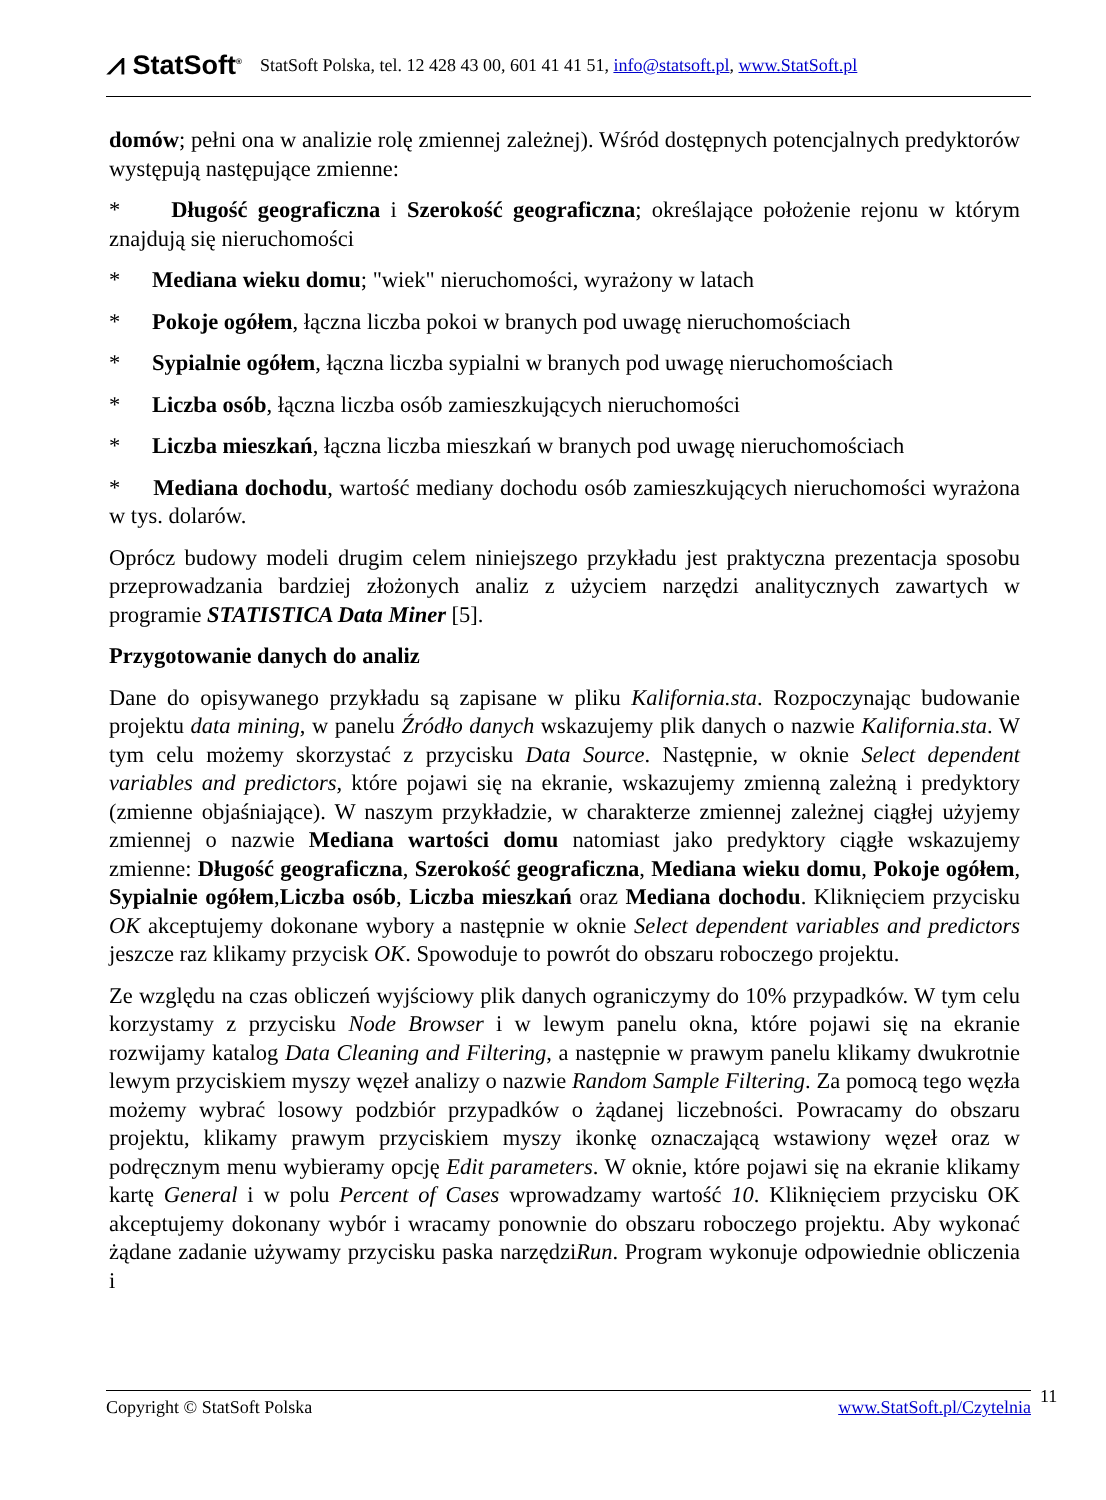⩘ StatSoft<sup>®</sup> StatSoft Polska, tel. 12 428 43 00, 601 41 41 51, info@statsoft.pl, www.StatSoft.pl
domów; pełni ona w analizie rolę zmiennej zależnej). Wśród dostępnych potencjalnych predyktorów występują następujące zmienne:
* Długość geograficzna i Szerokość geograficzna; określające położenie rejonu w którym znajdują się nieruchomości
* Mediana wieku domu; "wiek" nieruchomości, wyrażony w latach
* Pokoje ogółem, łączna liczba pokoi w branych pod uwagę nieruchomościach
* Sypialnie ogółem, łączna liczba sypialni w branych pod uwagę nieruchomościach
* Liczba osób, łączna liczba osób zamieszkujących nieruchomości
* Liczba mieszkań, łączna liczba mieszkań w branych pod uwagę nieruchomościach
* Mediana dochodu, wartość mediany dochodu osób zamieszkujących nieruchomości wyrażona w tys. dolarów.
Oprócz budowy modeli drugim celem niniejszego przykładu jest praktyczna prezentacja sposobu przeprowadzania bardziej złożonych analiz z użyciem narzędzi analitycznych zawartych w programie STATISTICA Data Miner [5].
Przygotowanie danych do analiz
Dane do opisywanego przykładu są zapisane w pliku Kalifornia.sta. Rozpoczynając budowanie projektu data mining, w panelu Źródło danych wskazujemy plik danych o nazwie Kalifornia.sta. W tym celu możemy skorzystać z przycisku Data Source. Następnie, w oknie Select dependent variables and predictors, które pojawi się na ekranie, wskazujemy zmienną zależną i predyktory (zmienne objaśniające). W naszym przykładzie, w charakterze zmiennej zależnej ciągłej użyjemy zmiennej o nazwie Mediana wartości domu natomiast jako predyktory ciągłe wskazujemy zmienne: Długość geograficzna, Szerokość geograficzna, Mediana wieku domu, Pokoje ogółem, Sypialnie ogółem,Liczba osób, Liczba mieszkań oraz Mediana dochodu. Kliknięciem przycisku OK akceptujemy dokonane wybory a następnie w oknie Select dependent variables and predictors jeszcze raz klikamy przycisk OK. Spowoduje to powrót do obszaru roboczego projektu.
Ze względu na czas obliczeń wyjściowy plik danych ograniczymy do 10% przypadków. W tym celu korzystamy z przycisku Node Browser i w lewym panelu okna, które pojawi się na ekranie rozwijamy katalog Data Cleaning and Filtering, a następnie w prawym panelu klikamy dwukrotnie lewym przyciskiem myszy węzeł analizy o nazwie Random Sample Filtering. Za pomocą tego węzła możemy wybrać losowy podzbiór przypadków o żądanej liczebności. Powracamy do obszaru projektu, klikamy prawym przyciskiem myszy ikonkę oznaczającą wstawiony węzeł oraz w podręcznym menu wybieramy opcję Edit parameters. W oknie, które pojawi się na ekranie klikamy kartę General i w polu Percent of Cases wprowadzamy wartość 10. Kliknięciem przycisku OK akceptujemy dokonany wybór i wracamy ponownie do obszaru roboczego projektu. Aby wykonać żądane zadanie używamy przycisku paska narzędziRun. Program wykonuje odpowiednie obliczenia i
Copyright © StatSoft Polska www.StatSoft.pl/Czytelnia 11